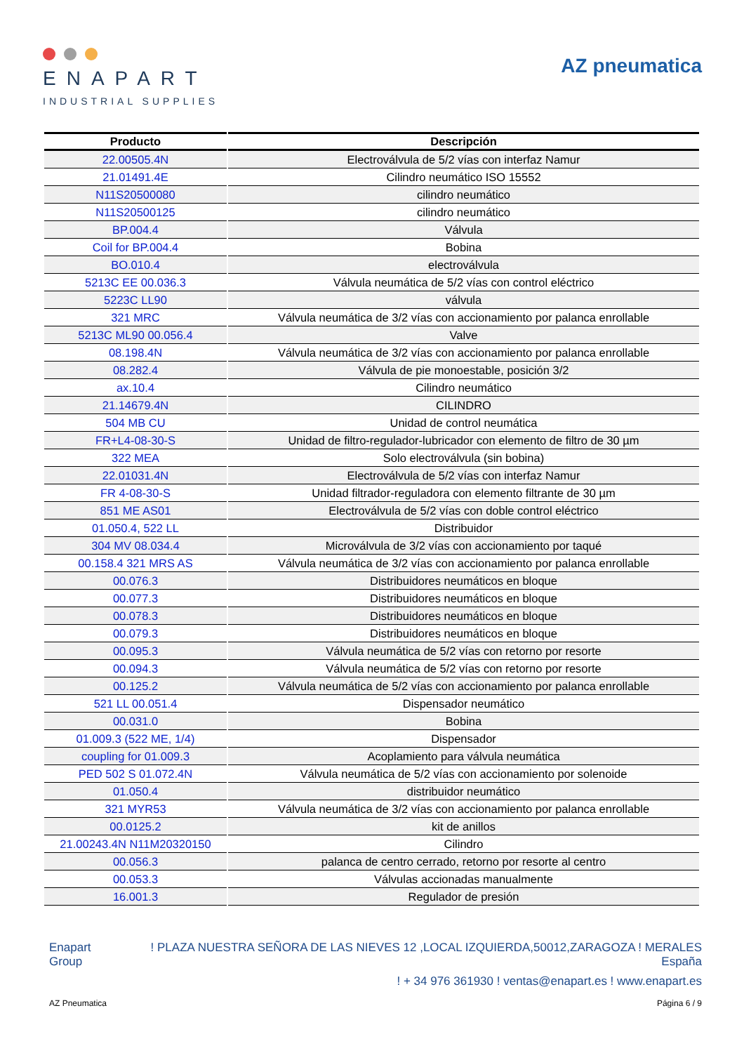ENAPART
INDUSTRIAL SUPPLIES
AZ pneumatica
| Producto | Descripción |
| --- | --- |
| 22.00505.4N | Electroválvula de 5/2 vías con interfaz Namur |
| 21.01491.4E | Cilindro neumático ISO 15552 |
| N11S20500080 | cilindro neumático |
| N11S20500125 | cilindro neumático |
| BP.004.4 | Válvula |
| Coil for BP.004.4 | Bobina |
| BO.010.4 | electroválvula |
| 5213C EE 00.036.3 | Válvula neumática de 5/2 vías con control eléctrico |
| 5223C LL90 | válvula |
| 321 MRC | Válvula neumática de 3/2 vías con accionamiento por palanca enrollable |
| 5213C ML90 00.056.4 | Valve |
| 08.198.4N | Válvula neumática de 3/2 vías con accionamiento por palanca enrollable |
| 08.282.4 | Válvula de pie monoestable, posición 3/2 |
| ax.10.4 | Cilindro neumático |
| 21.14679.4N | CILINDRO |
| 504 MB CU | Unidad de control neumática |
| FR+L4-08-30-S | Unidad de filtro-regulador-lubricador con elemento de filtro de 30 µm |
| 322 MEA | Solo electroválvula (sin bobina) |
| 22.01031.4N | Electroválvula de 5/2 vías con interfaz Namur |
| FR 4-08-30-S | Unidad filtrador-reguladora con elemento filtrante de 30 µm |
| 851 ME AS01 | Electroválvula de 5/2 vías con doble control eléctrico |
| 01.050.4, 522 LL | Distribuidor |
| 304 MV 08.034.4 | Microválvula de 3/2 vías con accionamiento por taqué |
| 00.158.4 321 MRS AS | Válvula neumática de 3/2 vías con accionamiento por palanca enrollable |
| 00.076.3 | Distribuidores neumáticos en bloque |
| 00.077.3 | Distribuidores neumáticos en bloque |
| 00.078.3 | Distribuidores neumáticos en bloque |
| 00.079.3 | Distribuidores neumáticos en bloque |
| 00.095.3 | Válvula neumática de 5/2 vías con retorno por resorte |
| 00.094.3 | Válvula neumática de 5/2 vías con retorno por resorte |
| 00.125.2 | Válvula neumática de 5/2 vías con accionamiento por palanca enrollable |
| 521 LL 00.051.4 | Dispensador neumático |
| 00.031.0 | Bobina |
| 01.009.3 (522 ME, 1/4) | Dispensador |
| coupling for 01.009.3 | Acoplamiento para válvula neumática |
| PED 502 S 01.072.4N | Válvula neumática de 5/2 vías con accionamiento por solenoide |
| 01.050.4 | distribuidor neumático |
| 321 MYR53 | Válvula neumática de 3/2 vías con accionamiento por palanca enrollable |
| 00.0125.2 | kit de anillos |
| 21.00243.4N N11M20320150 | Cilindro |
| 00.056.3 | palanca de centro cerrado, retorno por resorte al centro |
| 00.053.3 | Válvulas accionadas manualmente |
| 16.001.3 | Regulador de presión |
Enapart
Group
! PLAZA NUESTRA SEÑORA DE LAS NIEVES 12 ,LOCAL IZQUIERDA,50012,ZARAGOZA ! MERALES
España
! + 34 976 361930 ! ventas@enapart.es ! www.enapart.es
AZ Pneumatica Página 6 / 9